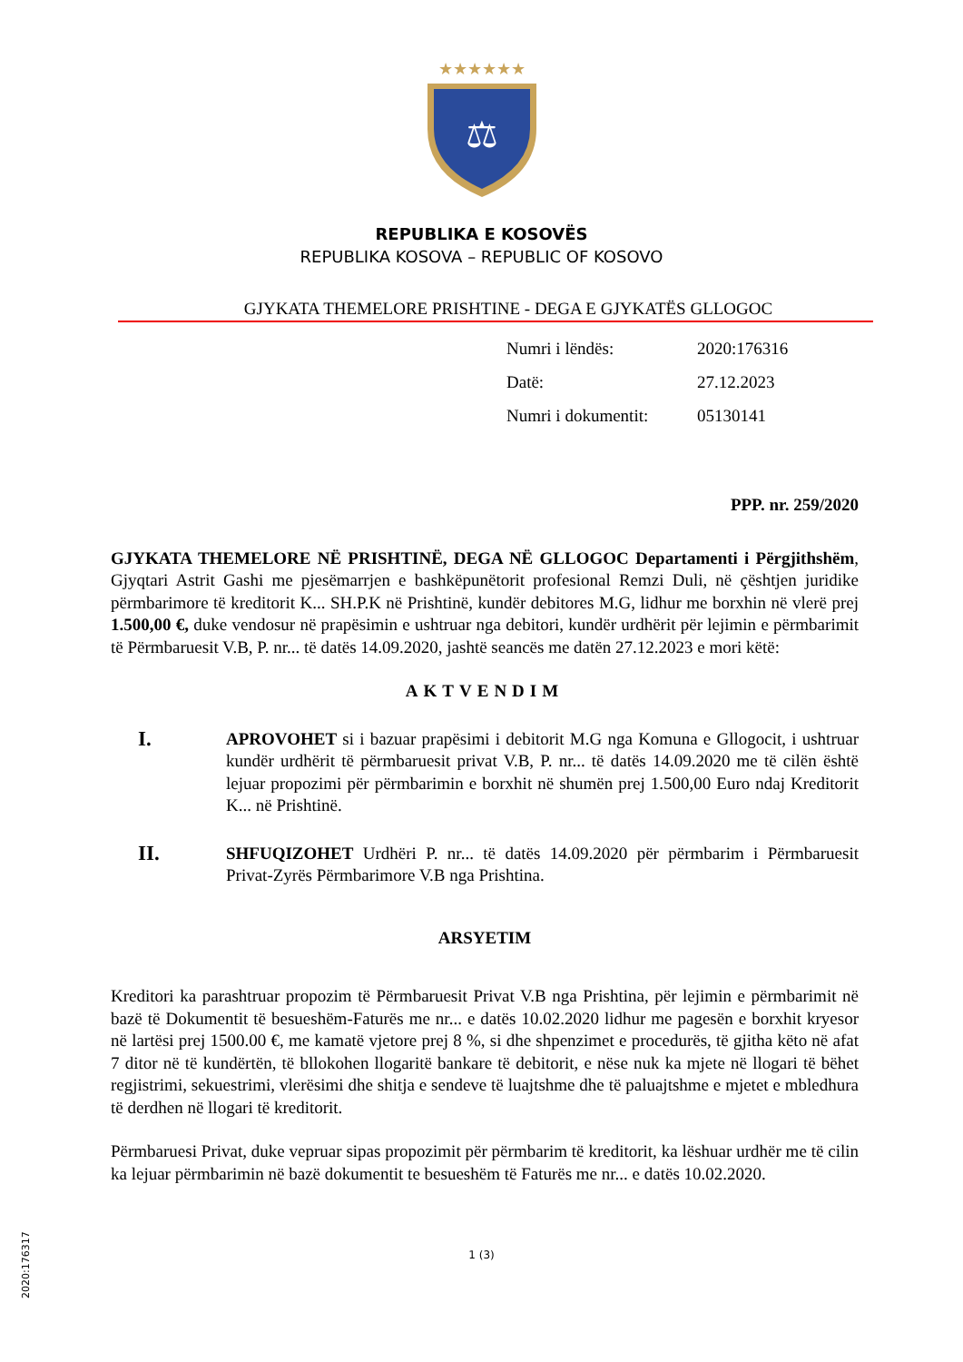★★★★★★
⚖
REPUBLIKA E KOSOVËS
REPUBLIKA KOSOVA – REPUBLIC OF KOSOVO
GJYKATA THEMELORE PRISHTINE - DEGA E GJYKATËS GLLOGOC
Numri i lëndës: 2020:176316
Datë: 27.12.2023
Numri i dokumentit: 05130141
PPP. nr. 259/2020
GJYKATA THEMELORE NË PRISHTINË, DEGA NË GLLOGOC Departamenti i Përgjithshëm, Gjyqtari Astrit Gashi me pjesëmarrjen e bashkëpunëtorit profesional Remzi Duli, në çështjen juridike përmbarimore të kreditorit K... SH.P.K në Prishtinë, kundër debitores M.G, lidhur me borxhin në vlerë prej 1.500,00 €, duke vendosur në prapësimin e ushtruar nga debitori, kundër urdhërit për lejimin e përmbarimit të Përmbaruesit V.B, P. nr... të datës 14.09.2020, jashtë seancës me datën 27.12.2023 e mori këtë:
AKTVENDIM
I.
APROVOHET si i bazuar prapësimi i debitorit M.G nga Komuna e Gllogocit, i ushtruar kundër urdhërit të përmbaruesit privat V.B, P. nr... të datës 14.09.2020 me të cilën është lejuar propozimi për përmbarimin e borxhit në shumën prej 1.500,00 Euro ndaj Kreditorit K... në Prishtinë.
II.
SHFUQIZOHET Urdhëri P. nr... të datës 14.09.2020 për përmbarim i Përmbaruesit Privat-Zyrës Përmbarimore V.B nga Prishtina.
ARSYETIM
Kreditori ka parashtruar propozim të Përmbaruesit Privat V.B nga Prishtina, për lejimin e përmbarimit në bazë të Dokumentit të besueshëm-Faturës me nr... e datës 10.02.2020 lidhur me pagesën e borxhit kryesor në lartësi prej 1500.00 €, me kamatë vjetore prej 8 %, si dhe shpenzimet e procedurës, të gjitha këto në afat 7 ditor në të kundërtën, të bllokohen llogaritë bankare të debitorit, e nëse nuk ka mjete në llogari të bëhet regjistrimi, sekuestrimi, vlerësimi dhe shitja e sendeve të luajtshme dhe të paluajtshme e mjetet e mbledhura të derdhen në llogari të kreditorit.
Përmbaruesi Privat, duke vepruar sipas propozimit për përmbarim të kreditorit, ka lëshuar urdhër me të cilin ka lejuar përmbarimin në bazë dokumentit te besueshëm të Faturës me nr... e datës 10.02.2020.
1 (3)
2020:176317